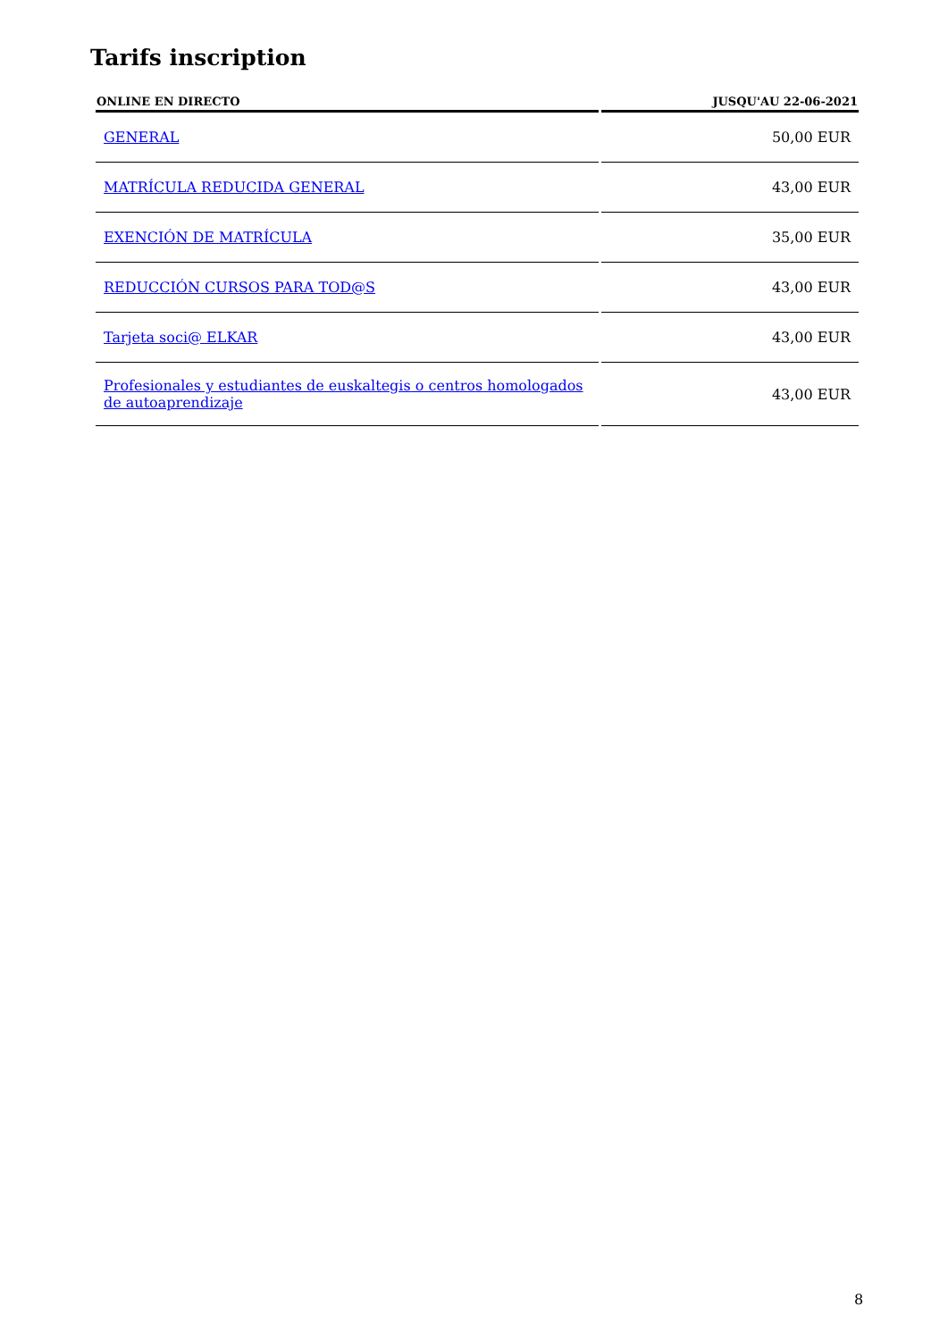Tarifs inscription
| ONLINE EN DIRECTO | JUSQU'AU 22-06-2021 |
| --- | --- |
| GENERAL | 50,00 EUR |
| MATRÍCULA REDUCIDA GENERAL | 43,00 EUR |
| EXENCIÓN DE MATRÍCULA | 35,00 EUR |
| REDUCCIÓN CURSOS PARA TOD@S | 43,00 EUR |
| Tarjeta soci@ ELKAR | 43,00 EUR |
| Profesionales y estudiantes de euskaltegis o centros homologados de autoaprendizaje | 43,00 EUR |
8